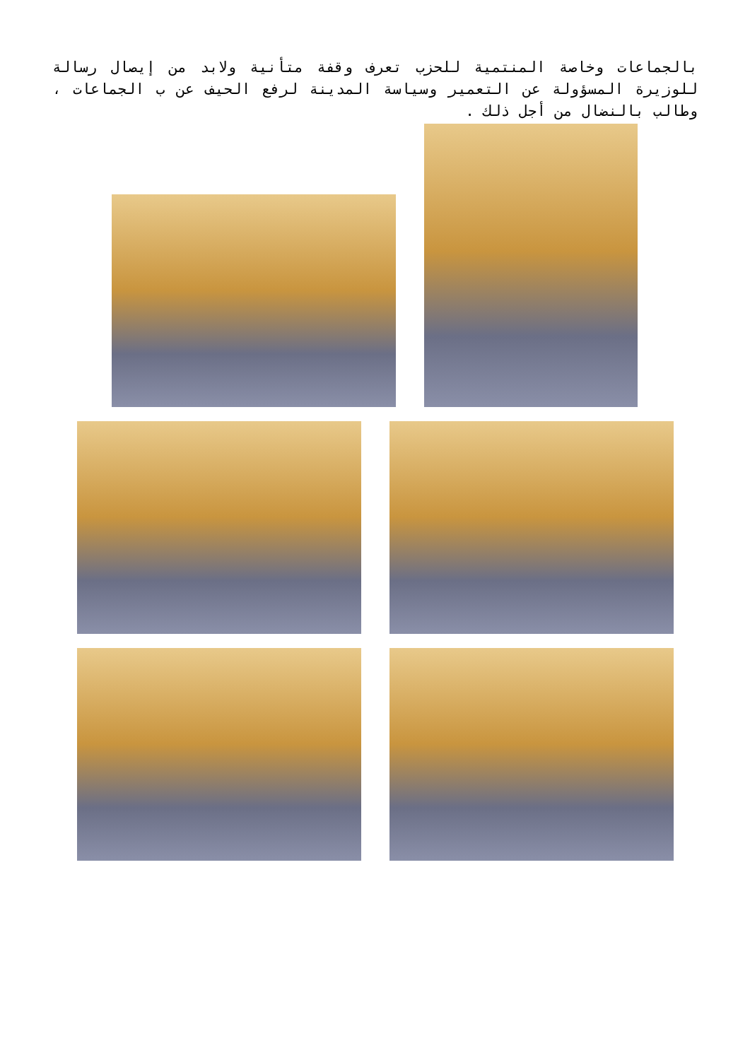بالجماعات وخاصة المنتمية للحزب تعرف وقفة متأنية ولابد من إيصال رسالة للوزيرة المسؤولة عن التعمير وسياسة المدينة لرفع الحيف عن ب الجماعات ، وطالب بالنضال من أجل ذلك .